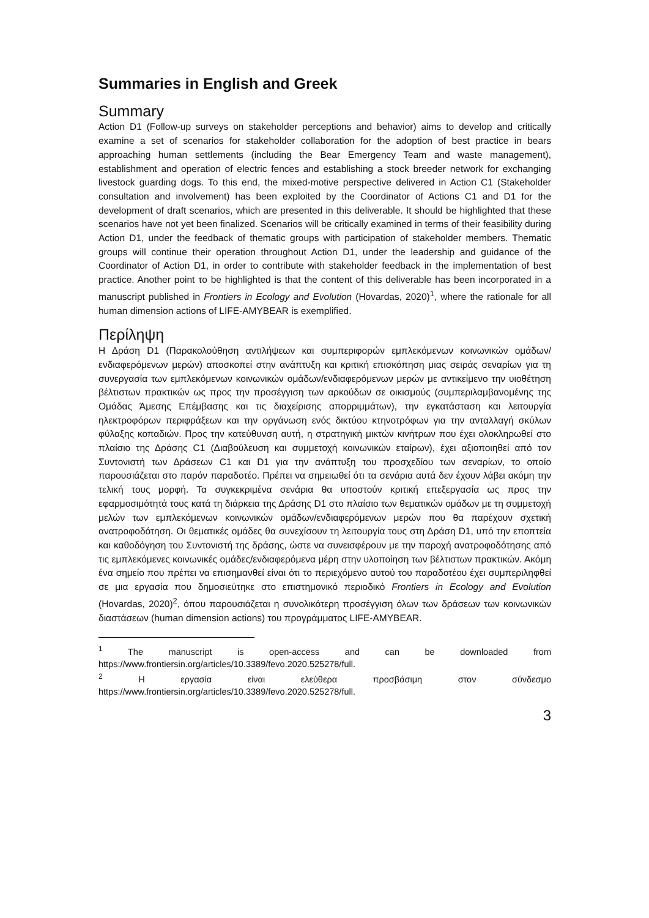Summaries in English and Greek
Summary
Action D1 (Follow-up surveys on stakeholder perceptions and behavior) aims to develop and critically examine a set of scenarios for stakeholder collaboration for the adoption of best practice in bears approaching human settlements (including the Bear Emergency Team and waste management), establishment and operation of electric fences and establishing a stock breeder network for exchanging livestock guarding dogs. To this end, the mixed-motive perspective delivered in Action C1 (Stakeholder consultation and involvement) has been exploited by the Coordinator of Actions C1 and D1 for the development of draft scenarios, which are presented in this deliverable. It should be highlighted that these scenarios have not yet been finalized. Scenarios will be critically examined in terms of their feasibility during Action D1, under the feedback of thematic groups with participation of stakeholder members. Thematic groups will continue their operation throughout Action D1, under the leadership and guidance of the Coordinator of Action D1, in order to contribute with stakeholder feedback in the implementation of best practice. Another point το be highlighted is that the content of this deliverable has been incorporated in a manuscript published in Frontiers in Ecology and Evolution (Hovardas, 2020)<sup>1</sup>, where the rationale for all human dimension actions of LIFE-AMYBEAR is exemplified.
Περίληψη
Η Δράση D1 (Παρακολούθηση αντιλήψεων και συμπεριφορών εμπλεκόμενων κοινωνικών ομάδων/ενδιαφερόμενων μερών) αποσκοπεί στην ανάπτυξη και κριτική επισκόπηση μιας σειράς σεναρίων για τη συνεργασία των εμπλεκόμενων κοινωνικών ομάδων/ενδιαφερόμενων μερών με αντικείμενο την υιοθέτηση βέλτιστων πρακτικών ως προς την προσέγγιση των αρκούδων σε οικισμούς (συμπεριλαμβανομένης της Ομάδας Άμεσης Επέμβασης και τις διαχείρισης απορριμμάτων), την εγκατάσταση και λειτουργία ηλεκτροφόρων περιφράξεων και την οργάνωση ενός δικτύου κτηνοτρόφων για την ανταλλαγή σκύλων φύλαξης κοπαδιών. Προς την κατεύθυνση αυτή, η στρατηγική μικτών κινήτρων που έχει ολοκληρωθεί στο πλαίσιο της Δράσης C1 (Διαβούλευση και συμμετοχή κοινωνικών εταίρων), έχει αξιοποιηθεί από τον Συντονιστή των Δράσεων C1 και D1 για την ανάπτυξη του προσχεδίου των σεναρίων, το οποίο παρουσιάζεται στο παρόν παραδοτέο. Πρέπει να σημειωθεί ότι τα σενάρια αυτά δεν έχουν λάβει ακόμη την τελική τους μορφή. Τα συγκεκριμένα σενάρια θα υποστούν κριτική επεξεργασία ως προς την εφαρμοσιμότητά τους κατά τη διάρκεια της Δράσης D1 στο πλαίσιο των θεματικών ομάδων με τη συμμετοχή μελών των εμπλεκόμενων κοινωνικών ομάδων/ενδιαφερόμενων μερών που θα παρέχουν σχετική ανατροφοδότηση. Οι θεματικές ομάδες θα συνεχίσουν τη λειτουργία τους στη Δράση D1, υπό την εποπτεία και καθοδόγηση του Συντονιστή της δράσης, ώστε να συνεισφέρουν με την παροχή ανατροφοδότησης από τις εμπλεκόμενες κοινωνικές ομάδες/ενδιαφερόμενα μέρη στην υλοποίηση των βέλτιστων πρακτικών. Ακόμη ένα σημείο που πρέπει να επισημανθεί είναι ότι το περιεχόμενο αυτού του παραδοτέου έχει συμπεριληφθεί σε μια εργασία που δημοσιεύτηκε στο επιστημονικό περιοδικό Frontiers in Ecology and Evolution (Hovardas, 2020)<sup>2</sup>, όπου παρουσιάζεται η συνολικότερη προσέγγιση όλων των δράσεων των κοινωνικών διαστάσεων (human dimension actions) του προγράμματος LIFE-AMYBEAR.
<sup>1</sup> The manuscript is open-access and can be downloaded from https://www.frontiersin.org/articles/10.3389/fevo.2020.525278/full.
<sup>2</sup> Η εργασία είναι ελεύθερα προσβάσιμη στον σύνδεσμο https://www.frontiersin.org/articles/10.3389/fevo.2020.525278/full.
3